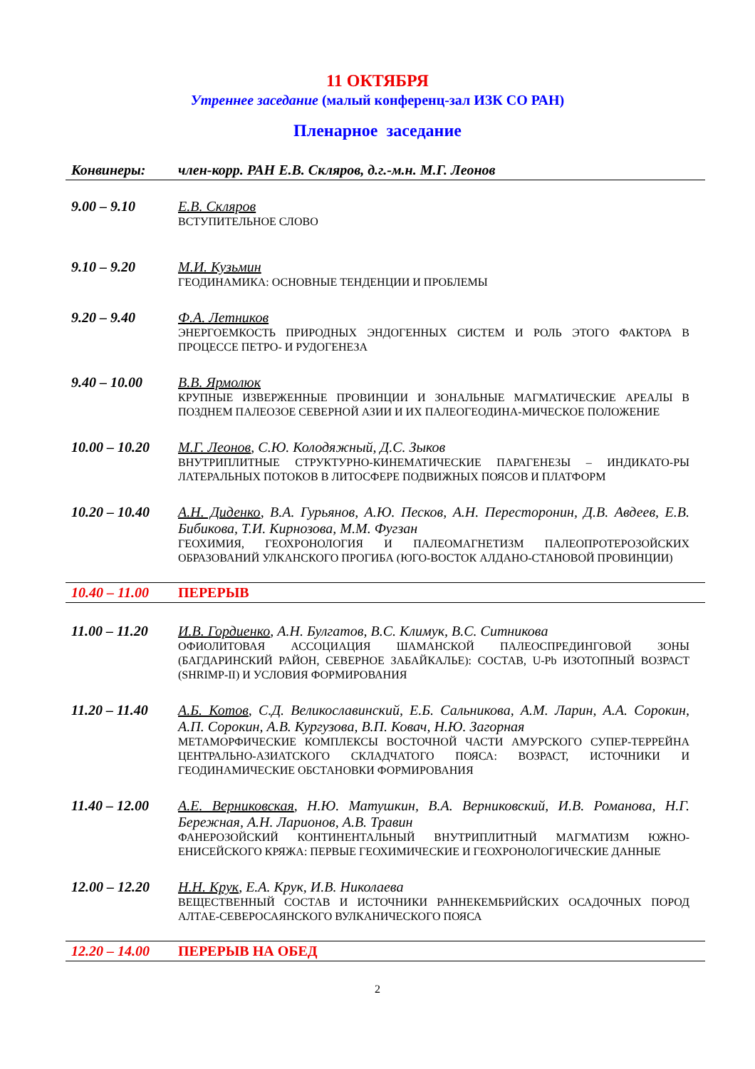11 ОКТЯБРЯ
Утреннее заседание (малый конференц-зал ИЗК СО РАН)
Пленарное заседание
Конвинеры: член-корр. РАН Е.В. Скляров, д.г.-м.н. М.Г. Леонов
9.00 – 9.10 Е.В. Скляров
ВСТУПИТЕЛЬНОЕ СЛОВО
9.10 – 9.20 М.И. Кузьмин
ГЕОДИНАМИКА: ОСНОВНЫЕ ТЕНДЕНЦИИ И ПРОБЛЕМЫ
9.20 – 9.40 Ф.А. Летников
ЭНЕРГОЕМКОСТЬ ПРИРОДНЫХ ЭНДОГЕННЫХ СИСТЕМ И РОЛЬ ЭТОГО ФАКТОРА В ПРОЦЕССЕ ПЕТРО- И РУДОГЕНЕЗА
9.40 – 10.00 В.В. Ярмолюк
КРУПНЫЕ ИЗВЕРЖЕННЫЕ ПРОВИНЦИИ И ЗОНАЛЬНЫЕ МАГМАТИЧЕСКИЕ АРЕАЛЫ В ПОЗДНЕМ ПАЛЕОЗОЕ СЕВЕРНОЙ АЗИИ И ИХ ПАЛЕОГЕОДИНА-МИЧЕСКОЕ ПОЛОЖЕНИЕ
10.00 – 10.20
М.Г. Леонов, С.Ю. Колодяжный, Д.С. Зыков
ВНУТРИПЛИТНЫЕ СТРУКТУРНО-КИНЕМАТИЧЕСКИЕ ПАРАГЕНЕЗЫ – ИНДИКАТО-РЫ ЛАТЕРАЛЬНЫХ ПОТОКОВ В ЛИТОСФЕРЕ ПОДВИЖНЫХ ПОЯСОВ И ПЛАТФОРМ
10.20 – 10.40
А.Н. Диденко, В.А. Гурьянов, А.Ю. Песков, А.Н. Пересторонин, Д.В. Авдеев, Е.В. Бибикова, Т.И. Кирнозова, М.М. Фугзан
ГЕОХИМИЯ, ГЕОХРОНОЛОГИЯ И ПАЛЕОМАГНЕТИЗМ ПАЛЕОПРОТЕРОЗОЙСКИХ ОБРАЗОВАНИЙ УЛКАНСКОГО ПРОГИБА (ЮГО-ВОСТОК АЛДАНО-СТАНОВОЙ ПРОВИНЦИИ)
10.40 – 11.00 ПЕРЕРЫВ
11.00 – 11.20
И.В. Гордиенко, А.Н. Булгатов, В.С. Климук, В.С. Ситникова
ОФИОЛИТОВАЯ АССОЦИАЦИЯ ШАМАНСКОЙ ПАЛЕОСПРЕДИНГОВОЙ ЗОНЫ (БАГДАРИНСКИЙ РАЙОН, СЕВЕРНОЕ ЗАБАЙКАЛЬЕ): СОСТАВ, U-Pb ИЗОТОПНЫЙ ВОЗРАСТ (SHRIMP-II) И УСЛОВИЯ ФОРМИРОВАНИЯ
11.20 – 11.40
А.Б. Котов, С.Д. Великославинский, Е.Б. Сальникова, А.М. Ларин, А.А. Сорокин, А.П. Сорокин, А.В. Кургузова, В.П. Ковач, Н.Ю. Загорная
МЕТАМОРФИЧЕСКИЕ КОМПЛЕКСЫ ВОСТОЧНОЙ ЧАСТИ АМУРСКОГО СУПЕР-ТЕРРЕЙНА ЦЕНТРАЛЬНО-АЗИАТСКОГО СКЛАДЧАТОГО ПОЯСА: ВОЗРАСТ, ИСТОЧНИКИ И ГЕОДИНАМИЧЕСКИЕ ОБСТАНОВКИ ФОРМИРОВАНИЯ
11.40 – 12.00
А.Е. Верниковская, Н.Ю. Матушкин, В.А. Верниковский, И.В. Романова, Н.Г. Бережная, А.Н. Ларионов, А.В. Травин
ФАНЕРОЗОЙСКИЙ КОНТИНЕНТАЛЬНЫЙ ВНУТРИПЛИТНЫЙ МАГМАТИЗМ ЮЖНО-ЕНИСЕЙСКОГО КРЯЖА: ПЕРВЫЕ ГЕОХИМИЧЕСКИЕ И ГЕОХРОНОЛОГИЧЕСКИЕ ДАННЫЕ
12.00 – 12.20
Н.Н. Крук, Е.А. Крук, И.В. Николаева
ВЕЩЕСТВЕННЫЙ СОСТАВ И ИСТОЧНИКИ РАННЕКЕМБРИЙСКИХ ОСАДОЧНЫХ ПОРОД АЛТАЕ-СЕВЕРОСАЯНСКОГО ВУЛКАНИЧЕСКОГО ПОЯСА
12.20 – 14.00 ПЕРЕРЫВ НА ОБЕД
2